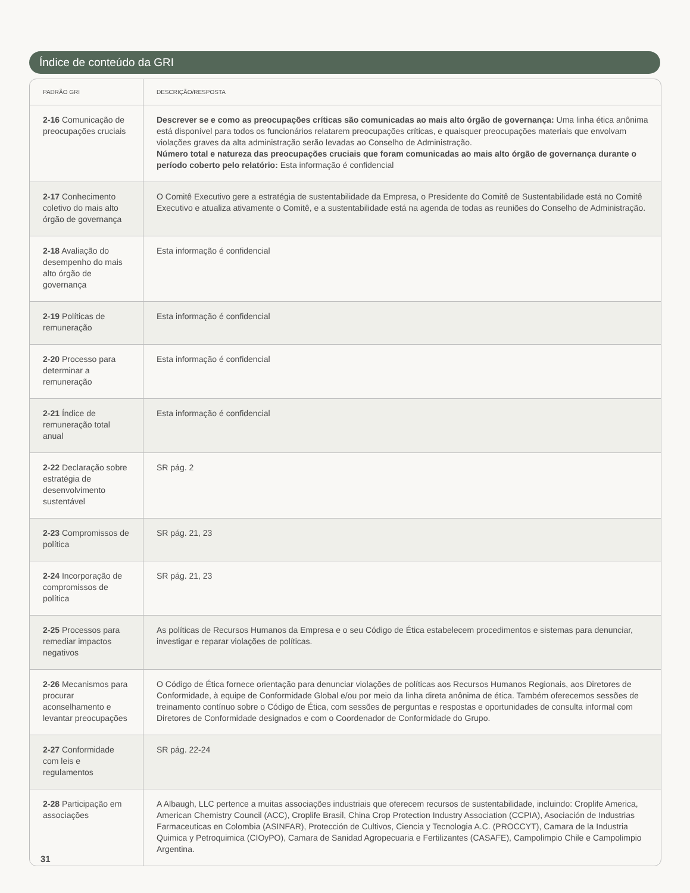Índice de conteúdo da GRI
| PADRÃO GRI | DESCRIÇÃO/RESPOSTA |
| --- | --- |
| 2-16 Comunicação de preocupações cruciais | Descrever se e como as preocupações críticas são comunicadas ao mais alto órgão de governança: Uma linha ética anônima está disponível para todos os funcionários relatarem preocupações críticas, e quaisquer preocupações materiais que envolvam violações graves da alta administração serão levadas ao Conselho de Administração. Número total e natureza das preocupações cruciais que foram comunicadas ao mais alto órgão de governança durante o período coberto pelo relatório: Esta informação é confidencial |
| 2-17 Conhecimento coletivo do mais alto órgão de governança | O Comitê Executivo gere a estratégia de sustentabilidade da Empresa, o Presidente do Comitê de Sustentabilidade está no Comitê Executivo e atualiza ativamente o Comitê, e a sustentabilidade está na agenda de todas as reuniões do Conselho de Administração. |
| 2-18 Avaliação do desempenho do mais alto órgão de governança | Esta informação é confidencial |
| 2-19 Políticas de remuneração | Esta informação é confidencial |
| 2-20 Processo para determinar a remuneração | Esta informação é confidencial |
| 2-21 Índice de remuneração total anual | Esta informação é confidencial |
| 2-22 Declaração sobre estratégia de desenvolvimento sustentável | SR pág. 2 |
| 2-23 Compromissos de política | SR pág. 21, 23 |
| 2-24 Incorporação de compromissos de política | SR pág. 21, 23 |
| 2-25 Processos para remediar impactos negativos | As políticas de Recursos Humanos da Empresa e o seu Código de Ética estabelecem procedimentos e sistemas para denunciar, investigar e reparar violações de políticas. |
| 2-26 Mecanismos para procurar aconselhamento e levantar preocupações | O Código de Ética fornece orientação para denunciar violações de políticas aos Recursos Humanos Regionais, aos Diretores de Conformidade, à equipe de Conformidade Global e/ou por meio da linha direta anônima de ética. Também oferecemos sessões de treinamento contínuo sobre o Código de Ética, com sessões de perguntas e respostas e oportunidades de consulta informal com Diretores de Conformidade designados e com o Coordenador de Conformidade do Grupo. |
| 2-27 Conformidade com leis e regulamentos | SR pág. 22-24 |
| 2-28 Participação em associações | A Albaugh, LLC pertence a muitas associações industriais que oferecem recursos de sustentabilidade, incluindo: Croplife America, American Chemistry Council (ACC), Croplife Brasil, China Crop Protection Industry Association (CCPIA), Asociación de Industrias Farmaceuticas en Colombia (ASINFAR), Protección de Cultivos, Ciencia y Tecnologia A.C. (PROCCYT), Camara de la Industria Quimica y Petroquimica (CIOyPO), Camara de Sanidad Agropecuaria e Fertilizantes (CASAFE), Campolimpio Chile e Campolimpio Argentina. |
31